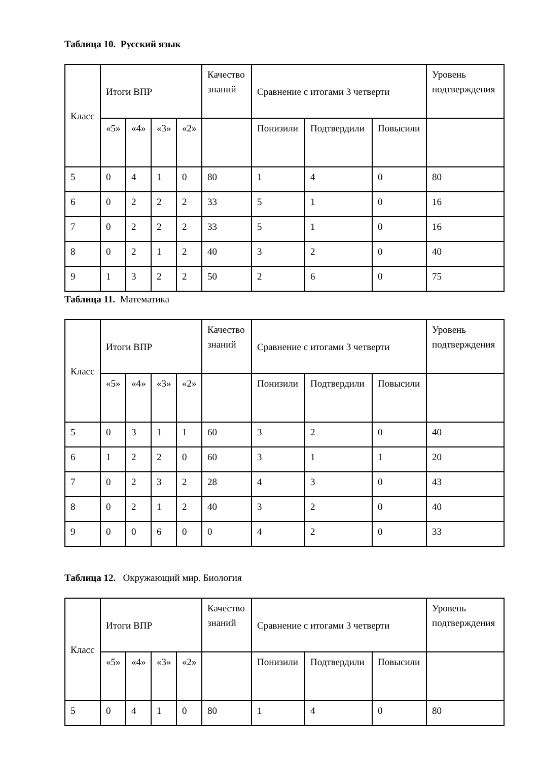Таблица 10. Русский язык
| Класс | Итоги ВПР | | | | Качество знаний | Сравнение с итогами 3 четверти | | | Уровень подтверждения |
| | «5» | «4» | «3» | «2» | | Понизили | Подтвердили | Повысили | |
| 5 | 0 | 4 | 1 | 0 | 80 | 1 | 4 | 0 | 80 |
| 6 | 0 | 2 | 2 | 2 | 33 | 5 | 1 | 0 | 16 |
| 7 | 0 | 2 | 2 | 2 | 33 | 5 | 1 | 0 | 16 |
| 8 | 0 | 2 | 1 | 2 | 40 | 3 | 2 | 0 | 40 |
| 9 | 1 | 3 | 2 | 2 | 50 | 2 | 6 | 0 | 75 |
Таблица 11. Математика
| Класс | Итоги ВПР | | | | Качество знаний | Сравнение с итогами 3 четверти | | | Уровень подтверждения |
| | «5» | «4» | «3» | «2» | | Понизили | Подтвердили | Повысили | |
| 5 | 0 | 3 | 1 | 1 | 60 | 3 | 2 | 0 | 40 |
| 6 | 1 | 2 | 2 | 0 | 60 | 3 | 1 | 1 | 20 |
| 7 | 0 | 2 | 3 | 2 | 28 | 4 | 3 | 0 | 43 |
| 8 | 0 | 2 | 1 | 2 | 40 | 3 | 2 | 0 | 40 |
| 9 | 0 | 0 | 6 | 0 | 0 | 4 | 2 | 0 | 33 |
Таблица 12. Окружающий мир. Биология
| Класс | Итоги ВПР | | | | Качество знаний | Сравнение с итогами 3 четверти | | | Уровень подтверждения |
| | «5» | «4» | «3» | «2» | | Понизили | Подтвердили | Повысили | |
| 5 | 0 | 4 | 1 | 0 | 80 | 1 | 4 | 0 | 80 |